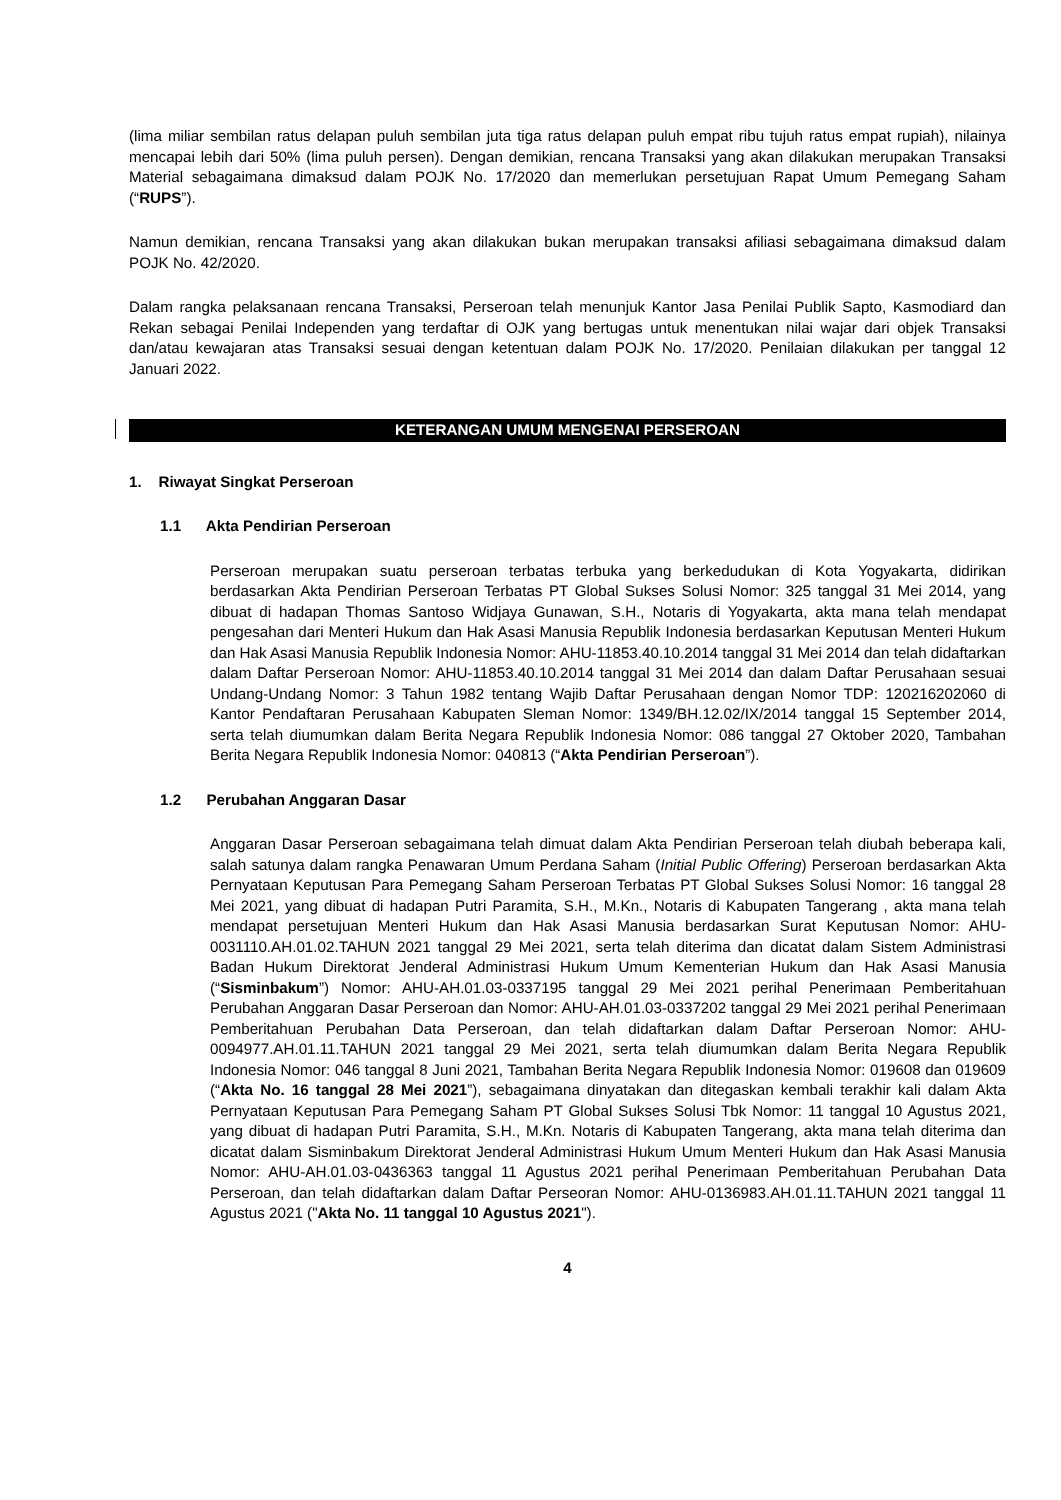(lima miliar sembilan ratus delapan puluh sembilan juta tiga ratus delapan puluh empat ribu tujuh ratus empat rupiah), nilainya mencapai lebih dari 50% (lima puluh persen). Dengan demikian, rencana Transaksi yang akan dilakukan merupakan Transaksi Material sebagaimana dimaksud dalam POJK No. 17/2020 dan memerlukan persetujuan Rapat Umum Pemegang Saham (“RUPS”).
Namun demikian, rencana Transaksi yang akan dilakukan bukan merupakan transaksi afiliasi sebagaimana dimaksud dalam POJK No. 42/2020.
Dalam rangka pelaksanaan rencana Transaksi, Perseroan telah menunjuk Kantor Jasa Penilai Publik Sapto, Kasmodiard dan Rekan sebagai Penilai Independen yang terdaftar di OJK yang bertugas untuk menentukan nilai wajar dari objek Transaksi dan/atau kewajaran atas Transaksi sesuai dengan ketentuan dalam POJK No. 17/2020. Penilaian dilakukan per tanggal 12 Januari 2022.
KETERANGAN UMUM MENGENAI PERSEROAN
1. Riwayat Singkat Perseroan
1.1 Akta Pendirian Perseroan
Perseroan merupakan suatu perseroan terbatas terbuka yang berkedudukan di Kota Yogyakarta, didirikan berdasarkan Akta Pendirian Perseroan Terbatas PT Global Sukses Solusi Nomor: 325 tanggal 31 Mei 2014, yang dibuat di hadapan Thomas Santoso Widjaya Gunawan, S.H., Notaris di Yogyakarta, akta mana telah mendapat pengesahan dari Menteri Hukum dan Hak Asasi Manusia Republik Indonesia berdasarkan Keputusan Menteri Hukum dan Hak Asasi Manusia Republik Indonesia Nomor: AHU-11853.40.10.2014 tanggal 31 Mei 2014 dan telah didaftarkan dalam Daftar Perseroan Nomor: AHU-11853.40.10.2014 tanggal 31 Mei 2014 dan dalam Daftar Perusahaan sesuai Undang-Undang Nomor: 3 Tahun 1982 tentang Wajib Daftar Perusahaan dengan Nomor TDP: 120216202060 di Kantor Pendaftaran Perusahaan Kabupaten Sleman Nomor: 1349/BH.12.02/IX/2014 tanggal 15 September 2014, serta telah diumumkan dalam Berita Negara Republik Indonesia Nomor: 086 tanggal 27 Oktober 2020, Tambahan Berita Negara Republik Indonesia Nomor: 040813 (“Akta Pendirian Perseroan”).
1.2 Perubahan Anggaran Dasar
Anggaran Dasar Perseroan sebagaimana telah dimuat dalam Akta Pendirian Perseroan telah diubah beberapa kali, salah satunya dalam rangka Penawaran Umum Perdana Saham (Initial Public Offering) Perseroan berdasarkan Akta Pernyataan Keputusan Para Pemegang Saham Perseroan Terbatas PT Global Sukses Solusi Nomor: 16 tanggal 28 Mei 2021, yang dibuat di hadapan Putri Paramita, S.H., M.Kn., Notaris di Kabupaten Tangerang , akta mana telah mendapat persetujuan Menteri Hukum dan Hak Asasi Manusia berdasarkan Surat Keputusan Nomor: AHU-0031110.AH.01.02.TAHUN 2021 tanggal 29 Mei 2021, serta telah diterima dan dicatat dalam Sistem Administrasi Badan Hukum Direktorat Jenderal Administrasi Hukum Umum Kementerian Hukum dan Hak Asasi Manusia (“Sisminbakum”) Nomor: AHU-AH.01.03-0337195 tanggal 29 Mei 2021 perihal Penerimaan Pemberitahuan Perubahan Anggaran Dasar Perseroan dan Nomor: AHU-AH.01.03-0337202 tanggal 29 Mei 2021 perihal Penerimaan Pemberitahuan Perubahan Data Perseroan, dan telah didaftarkan dalam Daftar Perseroan Nomor: AHU-0094977.AH.01.11.TAHUN 2021 tanggal 29 Mei 2021, serta telah diumumkan dalam Berita Negara Republik Indonesia Nomor: 046 tanggal 8 Juni 2021, Tambahan Berita Negara Republik Indonesia Nomor: 019608 dan 019609 (“Akta No. 16 tanggal 28 Mei 2021”), sebagaimana dinyatakan dan ditegaskan kembali terakhir kali dalam Akta Pernyataan Keputusan Para Pemegang Saham PT Global Sukses Solusi Tbk Nomor: 11 tanggal 10 Agustus 2021, yang dibuat di hadapan Putri Paramita, S.H., M.Kn. Notaris di Kabupaten Tangerang, akta mana telah diterima dan dicatat dalam Sisminbakum Direktorat Jenderal Administrasi Hukum Umum Menteri Hukum dan Hak Asasi Manusia Nomor: AHU-AH.01.03-0436363 tanggal 11 Agustus 2021 perihal Penerimaan Pemberitahuan Perubahan Data Perseroan, dan telah didaftarkan dalam Daftar Perseoran Nomor: AHU-0136983.AH.01.11.TAHUN 2021 tanggal 11 Agustus 2021 ("Akta No. 11 tanggal 10 Agustus 2021").
4